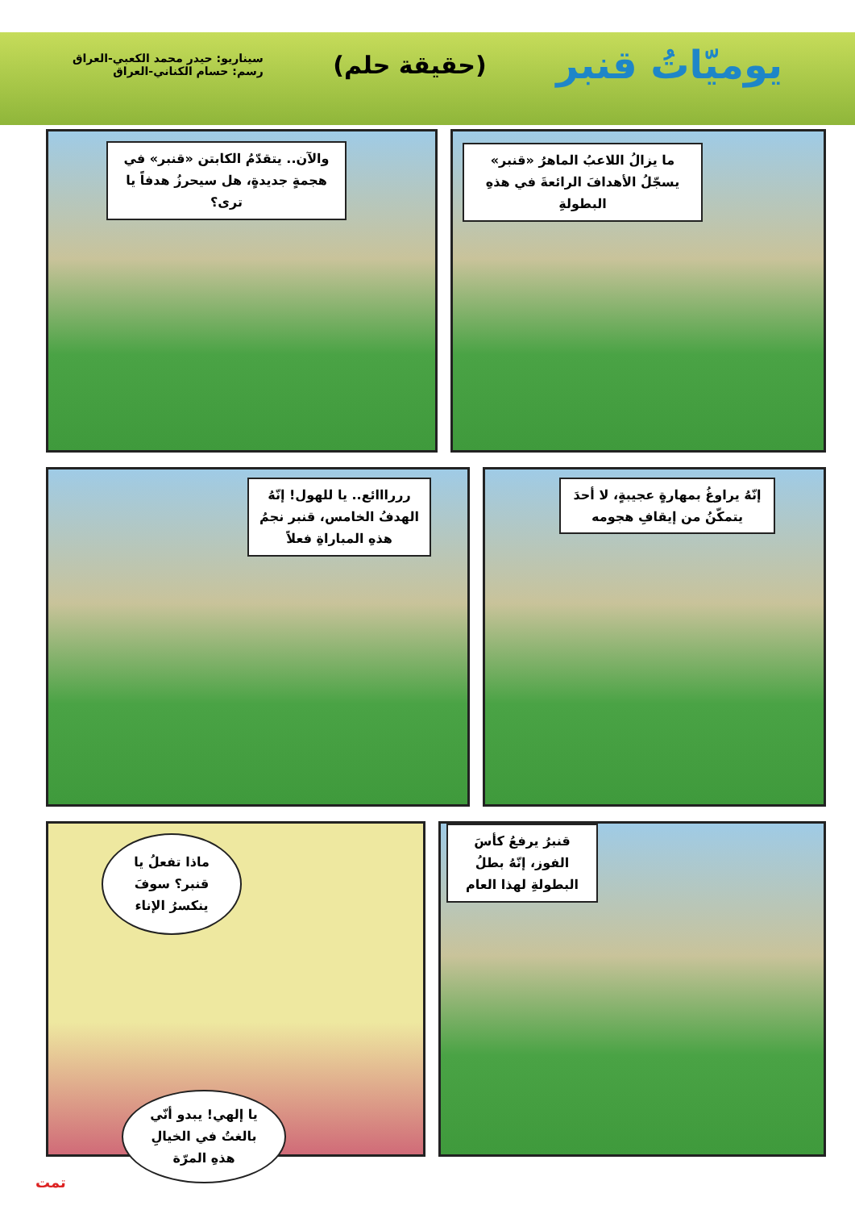يوميّاتُ قنبر
(حقيقة حلم)
سيناريو: حيدر محمد الكعبي-العراق
رسم: حسام الكناني-العراق
ما يزالُ اللاعبُ الماهرُ «قنبر» يسجّلُ الأهدافَ الرائعةَ في هذهِ البطولةِ
والآن.. يتقدّمُ الكابتن «قنبر» في هجمةٍ جديدةٍ، هل سيحرزُ هدفاً يا ترى؟
إنّهُ يراوغُ بمهارةٍ عجيبةٍ، لا أحدَ يتمكّنُ من إيقافِ هجومه
رررااائع.. يا للهول! إنّهُ الهدفُ الخامس، قنبر نجمُ هذهِ المباراةِ فعلاً
قنبرُ يرفعُ كأسَ الفوز، إنّهُ بطلُ البطولةِ لهذا العام
ماذا تفعلُ يا قنبر؟ سوفَ ينكسرُ الإناء
يا إلهي! يبدو أنّي بالغتُ في الخيالِ هذهِ المرّة
تمت